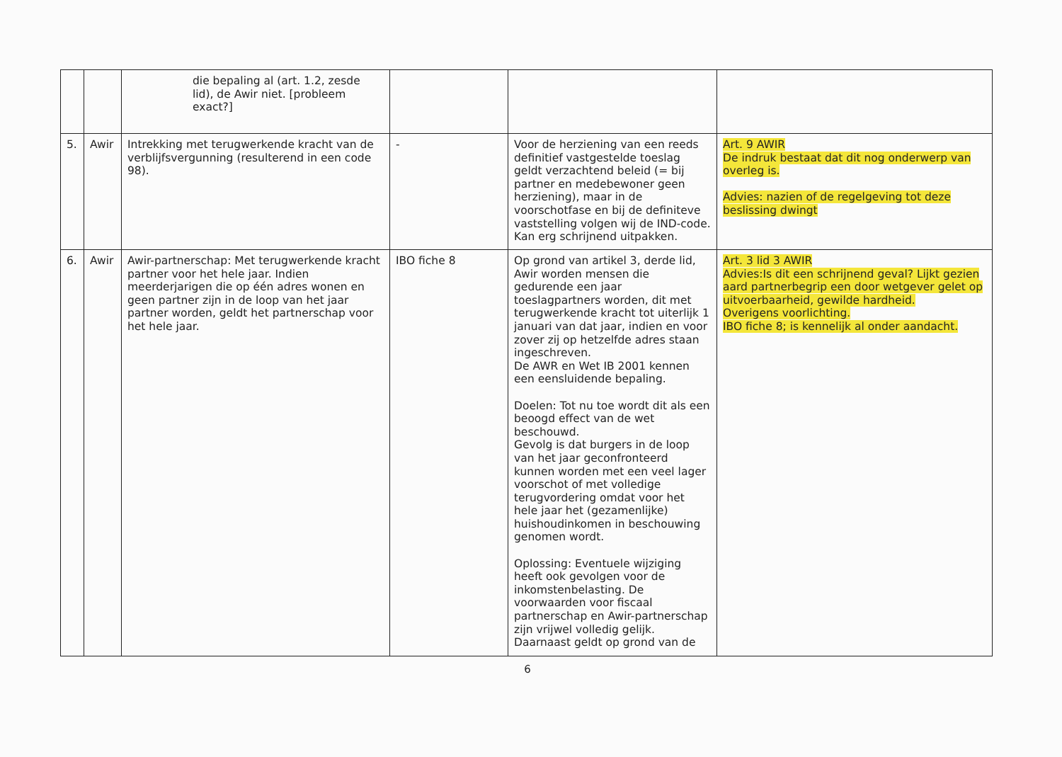| | | die bepaling al (art. 1.2, zesde lid), de Awir niet. [probleem exact?] | | | |
| 5. | Awir | Intrekking met terugwerkende kracht van de verblijfsvergunning (resulterend in een code 98). | - | Voor de herziening van een reeds definitief vastgestelde toeslag geldt verzachtend beleid (= bij partner en medebewoner geen herziening), maar in de voorschotfase en bij de definiteve vaststelling volgen wij de IND-code. Kan erg schrijnend uitpakken. | Art. 9 AWIR De indruk bestaat dat dit nog onderwerp van overleg is. Advies: nazien of de regelgeving tot deze beslissing dwingt |
| 6. | Awir | Awir-partnerschap: Met terugwerkende kracht partner voor het hele jaar. Indien meerderjarigen die op één adres wonen en geen partner zijn in de loop van het jaar partner worden, geldt het partnerschap voor het hele jaar. | IBO fiche 8 | Op grond van artikel 3, derde lid, Awir worden mensen die gedurende een jaar toeslagpartners worden, dit met terugwerkende kracht tot uiterlijk 1 januari van dat jaar, indien en voor zover zij op hetzelfde adres staan ingeschreven. De AWR en Wet IB 2001 kennen een eensluidende bepaling. Doelen: Tot nu toe wordt dit als een beoogd effect van de wet beschouwd. Gevolg is dat burgers in de loop van het jaar geconfronteerd kunnen worden met een veel lager voorschot of met volledige terugvordering omdat voor het hele jaar het (gezamenlijke) huishoudinkomen in beschouwing genomen wordt. Oplossing: Eventuele wijziging heeft ook gevolgen voor de inkomstenbelasting. De voorwaarden voor fiscaal partnerschap en Awir-partnerschap zijn vrijwel volledig gelijk. Daarnaast geldt op grond van de | Art. 3 lid 3 AWIR Advies:Is dit een schrijnend geval? Lijkt gezien aard partnerbegrip een door wetgever gelet op uitvoerbaarheid, gewilde hardheid. Overigens voorlichting. IBO fiche 8; is kennelijk al onder aandacht. |
6